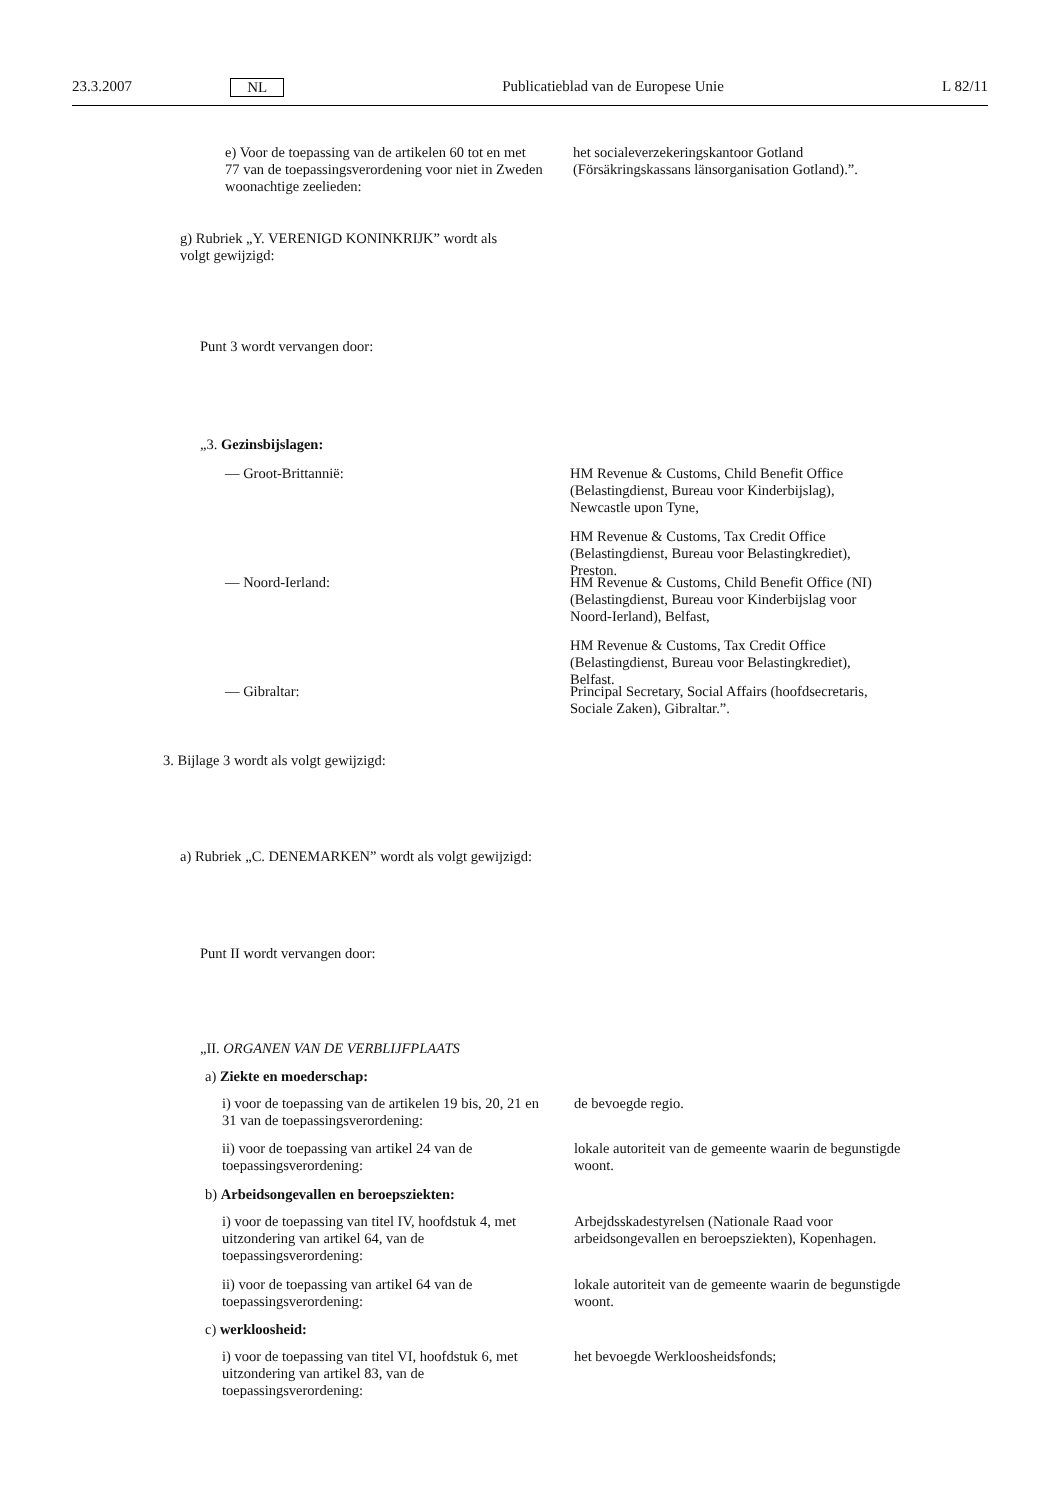23.3.2007 NL Publicatieblad van de Europese Unie L 82/11
e) Voor de toepassing van de artikelen 60 tot en met 77 van de toepassingsverordening voor niet in Zweden woonachtige zeelieden:
het socialeverzekeringskantoor Gotland (Försäkringskassans länsorganisation Gotland).”.
g) Rubriek „Y. VERENIGD KONINKRIJK” wordt als volgt gewijzigd:
Punt 3 wordt vervangen door:
„3. Gezinsbijslagen:
— Groot-Brittannië:
HM Revenue & Customs, Child Benefit Office (Belastingdienst, Bureau voor Kinderbijslag), Newcastle upon Tyne,
HM Revenue & Customs, Tax Credit Office (Belastingdienst, Bureau voor Belastingkrediet), Preston.
— Noord-Ierland:
HM Revenue & Customs, Child Benefit Office (NI) (Belastingdienst, Bureau voor Kinderbijslag voor Noord-Ierland), Belfast,
HM Revenue & Customs, Tax Credit Office (Belastingdienst, Bureau voor Belastingkrediet), Belfast.
— Gibraltar:
Principal Secretary, Social Affairs (hoofdsecretaris, Sociale Zaken), Gibraltar.”.
3. Bijlage 3 wordt als volgt gewijzigd:
a) Rubriek „C. DENEMARKEN” wordt als volgt gewijzigd:
Punt II wordt vervangen door:
„II. ORGANEN VAN DE VERBLIJFPLAATS
a) Ziekte en moederschap:
i) voor de toepassing van de artikelen 19 bis, 20, 21 en 31 van de toepassingsverordening:
de bevoegde regio.
ii) voor de toepassing van artikel 24 van de toepassingsverordening:
lokale autoriteit van de gemeente waarin de begunstigde woont.
b) Arbeidsongevallen en beroepsziekten:
i) voor de toepassing van titel IV, hoofdstuk 4, met uitzondering van artikel 64, van de toepassingsverordening:
Arbejdsskadestyrelsen (Nationale Raad voor arbeidsongevallen en beroepsziekten), Kopenhagen.
ii) voor de toepassing van artikel 64 van de toepassingsverordening:
lokale autoriteit van de gemeente waarin de begunstigde woont.
c) werkloosheid:
i) voor de toepassing van titel VI, hoofdstuk 6, met uitzondering van artikel 83, van de toepassingsverordening:
het bevoegde Werkloosheidsfonds;